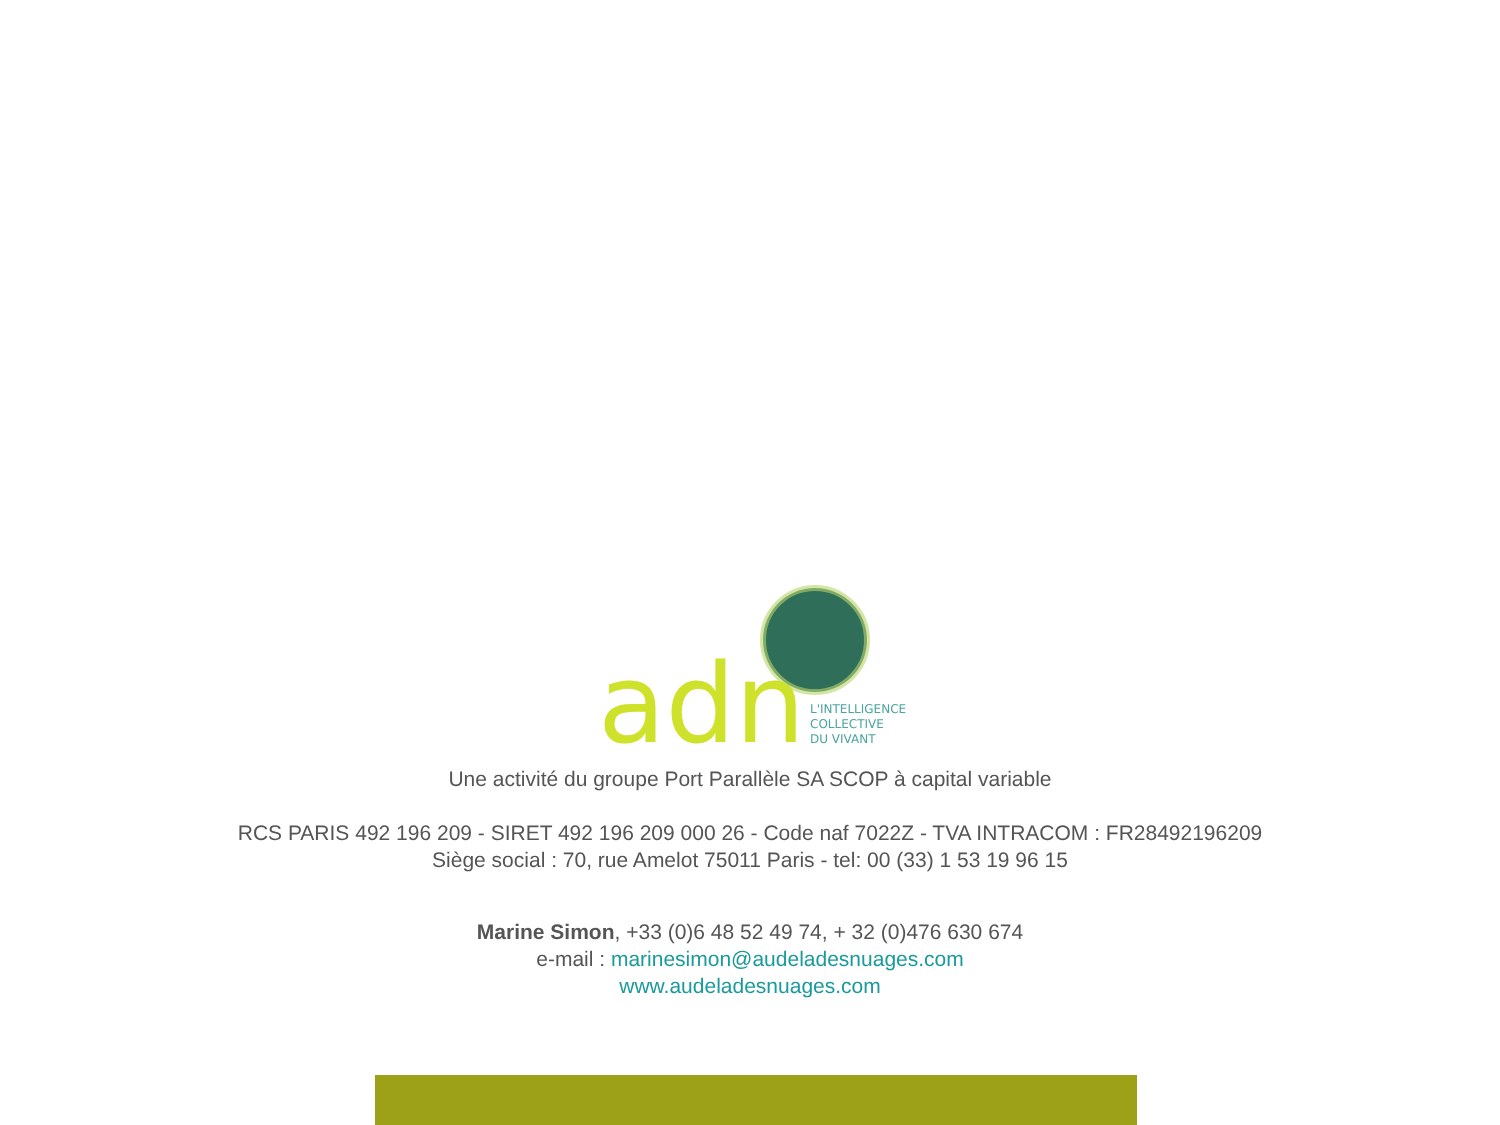adn
L'INTELLIGENCE
COLLECTIVE
DU VIVANT
Une activité du groupe Port Parallèle SA SCOP à capital variable
RCS PARIS 492 196 209 - SIRET 492 196 209 000 26 - Code naf 7022Z - TVA INTRACOM : FR28492196209
Siège social : 70, rue Amelot 75011 Paris - tel: 00 (33) 1 53 19 96 15
Marine Simon, +33 (0)6 48 52 49 74, + 32 (0)476 630 674
e-mail : marinesimon@audeladesnuages.com
www.audeladesnuages.com